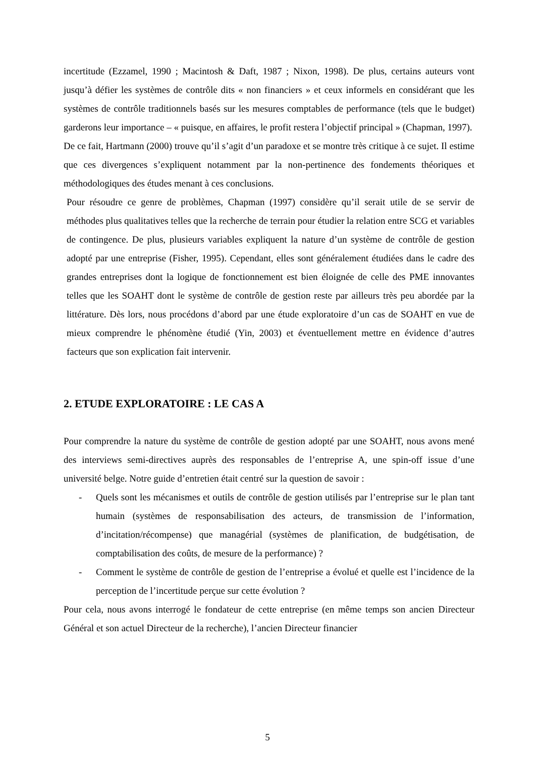incertitude (Ezzamel, 1990 ; Macintosh & Daft, 1987 ; Nixon, 1998). De plus, certains auteurs vont jusqu’à défier les systèmes de contrôle dits « non financiers » et ceux informels en considérant que les systèmes de contrôle traditionnels basés sur les mesures comptables de performance (tels que le budget) garderons leur importance – « puisque, en affaires, le profit restera l’objectif principal » (Chapman, 1997).
De ce fait, Hartmann (2000) trouve qu’il s’agit d’un paradoxe et se montre très critique à ce sujet. Il estime que ces divergences s’expliquent notamment par la non-pertinence des fondements théoriques et méthodologiques des études menant à ces conclusions.
Pour résoudre ce genre de problèmes, Chapman (1997) considère qu’il serait utile de se servir de méthodes plus qualitatives telles que la recherche de terrain pour étudier la relation entre SCG et variables de contingence. De plus, plusieurs variables expliquent la nature d’un système de contrôle de gestion adopté par une entreprise (Fisher, 1995). Cependant, elles sont généralement étudiées dans le cadre des grandes entreprises dont la logique de fonctionnement est bien éloignée de celle des PME innovantes telles que les SOAHT dont le système de contrôle de gestion reste par ailleurs très peu abordée par la littérature. Dès lors, nous procédons d’abord par une étude exploratoire d’un cas de SOAHT en vue de mieux comprendre le phénomène étudié (Yin, 2003) et éventuellement mettre en évidence d’autres facteurs que son explication fait intervenir.
2. ETUDE EXPLORATOIRE : LE CAS A
Pour comprendre la nature du système de contrôle de gestion adopté par une SOAHT, nous avons mené des interviews semi-directives auprès des responsables de l’entreprise A, une spin-off issue d’une université belge. Notre guide d’entretien était centré sur la question de savoir :
- Quels sont les mécanismes et outils de contrôle de gestion utilisés par l’entreprise sur le plan tant humain (systèmes de responsabilisation des acteurs, de transmission de l’information, d’incitation/récompense) que managérial (systèmes de planification, de budgétisation, de comptabilisation des coûts, de mesure de la performance) ?
- Comment le système de contrôle de gestion de l’entreprise a évolué et quelle est l’incidence de la perception de l’incertitude perçue sur cette évolution ?
Pour cela, nous avons interrogé le fondateur de cette entreprise (en même temps son ancien Directeur Général et son actuel Directeur de la recherche), l’ancien Directeur financier
5